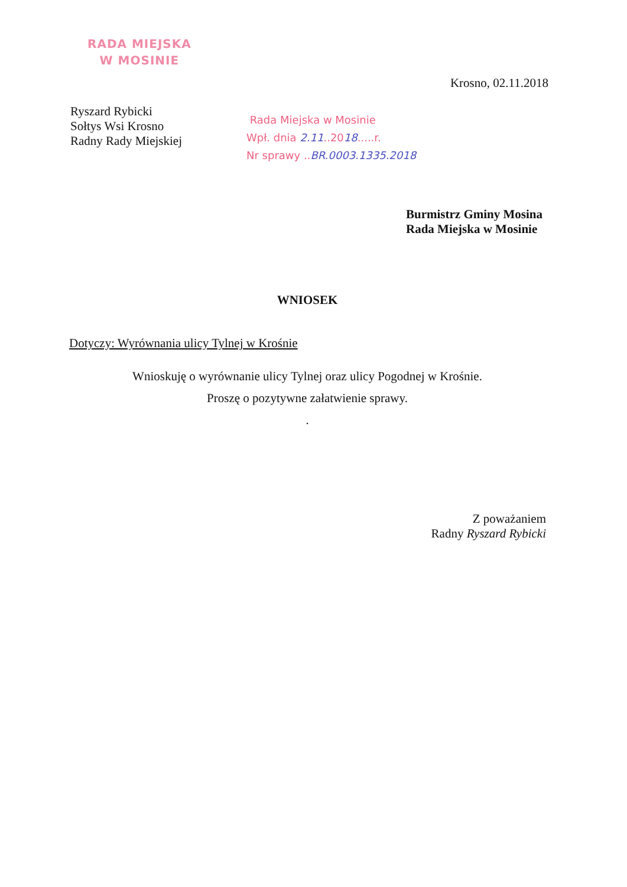RADA MIEJSKA
W MOSINIE
Krosno, 02.11.2018
Ryszard Rybicki
Sołtys Wsi Krosno
Radny Rady Miejskiej
Rada Miejska w Mosinie
Wpł. dnia 2.11..2018.....r.
Nr sprawy ..BR.0003.1335.2018
Burmistrz Gminy Mosina
Rada Miejska w Mosinie
WNIOSEK
Dotyczy: Wyrównania ulicy Tylnej w Krośnie
Wnioskuję o wyrównanie ulicy Tylnej oraz ulicy Pogodnej w Krośnie.
Proszę o pozytywne załatwienie sprawy.
.
Z poważaniem
Radny Ryszard Rybicki